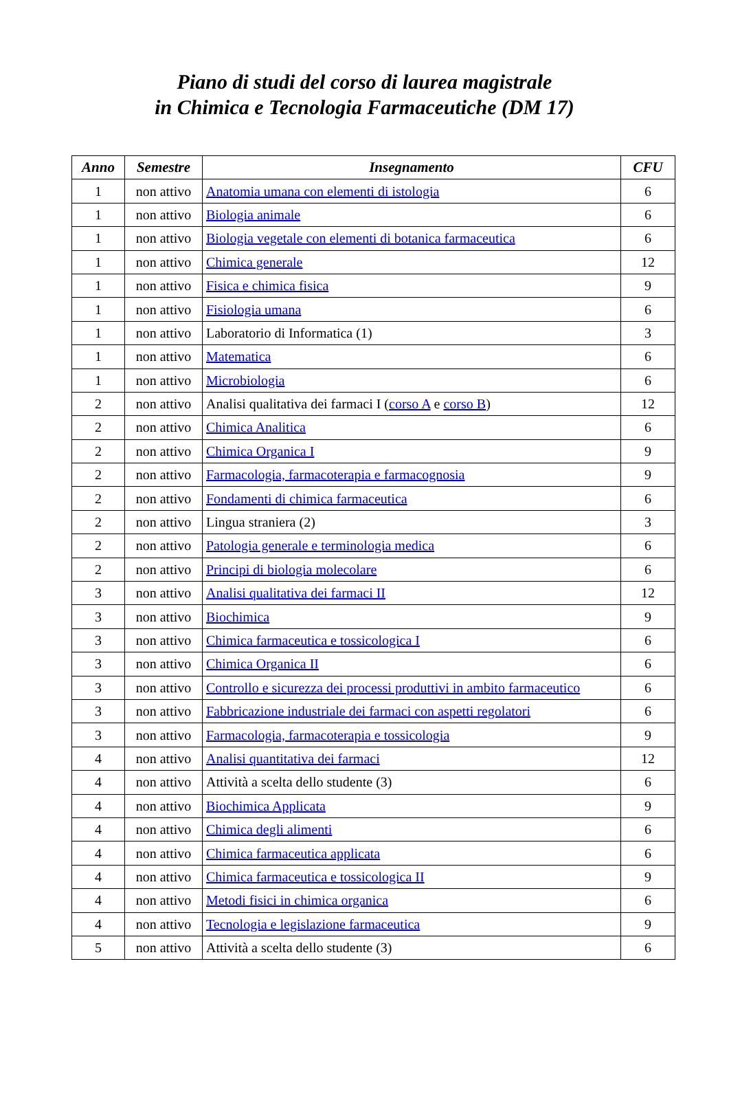Piano di studi del corso di laurea magistrale
in Chimica e Tecnologia Farmaceutiche (DM 17)
| Anno | Semestre | Insegnamento | CFU |
| --- | --- | --- | --- |
| 1 | non attivo | Anatomia umana con elementi di istologia | 6 |
| 1 | non attivo | Biologia animale | 6 |
| 1 | non attivo | Biologia vegetale con elementi di botanica farmaceutica | 6 |
| 1 | non attivo | Chimica generale | 12 |
| 1 | non attivo | Fisica e chimica fisica | 9 |
| 1 | non attivo | Fisiologia umana | 6 |
| 1 | non attivo | Laboratorio di Informatica (1) | 3 |
| 1 | non attivo | Matematica | 6 |
| 1 | non attivo | Microbiologia | 6 |
| 2 | non attivo | Analisi qualitativa dei farmaci I ( corso A e corso B ) | 12 |
| 2 | non attivo | Chimica Analitica | 6 |
| 2 | non attivo | Chimica Organica I | 9 |
| 2 | non attivo | Farmacologia, farmacoterapia e farmacognosia | 9 |
| 2 | non attivo | Fondamenti di chimica farmaceutica | 6 |
| 2 | non attivo | Lingua straniera (2) | 3 |
| 2 | non attivo | Patologia generale e terminologia medica | 6 |
| 2 | non attivo | Principi di biologia molecolare | 6 |
| 3 | non attivo | Analisi qualitativa dei farmaci II | 12 |
| 3 | non attivo | Biochimica | 9 |
| 3 | non attivo | Chimica farmaceutica e tossicologica I | 6 |
| 3 | non attivo | Chimica Organica II | 6 |
| 3 | non attivo | Controllo e sicurezza dei processi produttivi in ambito farmaceutico | 6 |
| 3 | non attivo | Fabbricazione industriale dei farmaci con aspetti regolatori | 6 |
| 3 | non attivo | Farmacologia, farmacoterapia e tossicologia | 9 |
| 4 | non attivo | Analisi quantitativa dei farmaci | 12 |
| 4 | non attivo | Attività a scelta dello studente (3) | 6 |
| 4 | non attivo | Biochimica Applicata | 9 |
| 4 | non attivo | Chimica degli alimenti | 6 |
| 4 | non attivo | Chimica farmaceutica applicata | 6 |
| 4 | non attivo | Chimica farmaceutica e tossicologica II | 9 |
| 4 | non attivo | Metodi fisici in chimica organica | 6 |
| 4 | non attivo | Tecnologia e legislazione farmaceutica | 9 |
| 5 | non attivo | Attività a scelta dello studente (3) | 6 |